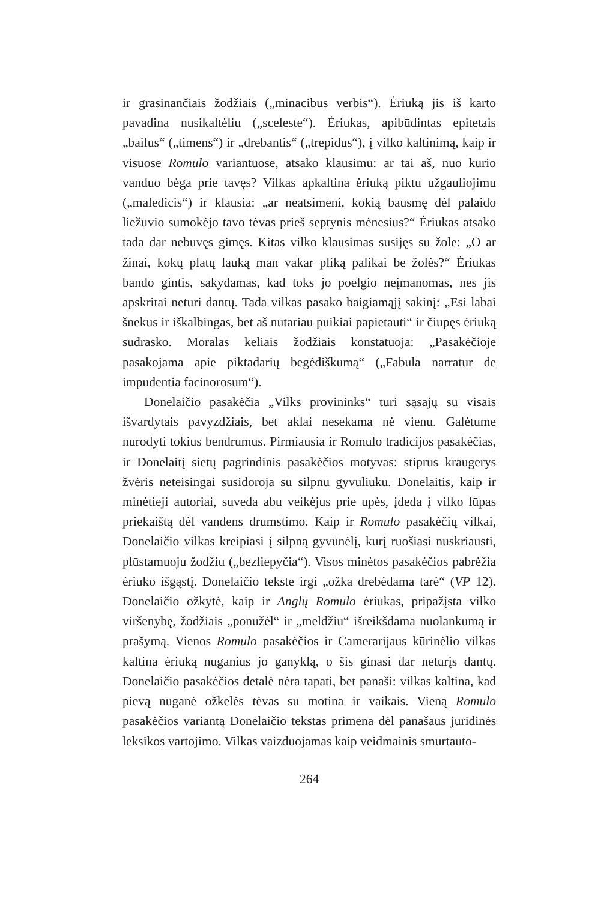ir grasinančiais žodžiais („minacibus verbis“). Ėriuką jis iš karto pavadina nusikaltėliu („sceleste“). Ėriukas, apibūdintas epitetais „bailus“ („timens“) ir „drebantis“ („trepidus“), į vilko kaltinimą, kaip ir visuose Romulo variantuose, atsako klausimu: ar tai aš, nuo kurio vanduo bėga prie tavęs? Vilkas apkaltina ėriuką piktu užgauliojimu („maledicis“) ir klausia: „ar neatsimeni, kokią bausmę dėl palaido liežuvio sumokėjo tavo tėvas prieš septynis mėnesius?“ Ėriukas atsako tada dar nebuvęs gimęs. Kitas vilko klausimas susijęs su žole: „O ar žinai, kokų platų lauką man vakar pliką palikai be žolės?“ Ėriukas bando gintis, sakydamas, kad toks jo poelgio neįmanomas, nes jis apskritai neturi dantų. Tada vilkas pasako baigiamąjį sakinį: „Esi labai šnekus ir iškalbingas, bet aš nutariau puikiai papietauti“ ir čiupęs ėriuką sudrasko. Moralas keliais žodžiais konstatuoja: „Pasakėčioje pasakojama apie piktadarių begėdiškumą“ („Fabula narratur de impudentia facinorosum“).
Donelaičio pasakėčia „Vilks provininks“ turi sąsajų su visais išvardytais pavyzdžiais, bet aklai nesekama nė vienu. Galėtume nurodyti tokius bendrumus. Pirmiausia ir Romulo tradicijos pasakėčias, ir Donelaitį sietų pagrindinis pasakėčios motyvas: stiprus kraugerys žvėris neteisingai susidoroja su silpnu gyvuliuku. Donelaitis, kaip ir minėtieji autoriai, suveda abu veikėjus prie upės, įdeda į vilko lūpas priekaištą dėl vandens drumstimo. Kaip ir Romulo pasakėčių vilkai, Donelaičio vilkas kreipiasi į silpną gyvūnėlį, kurį ruošiasi nuskriausti, plūstamuoju žodžiu („bezliepyčia“). Visos minėtos pasakėčios pabrėžia ėriuko išgąstį. Donelaičio tekste irgi „ožka drebėdama tarė“ (VP 12). Donelaičio ožkytė, kaip ir Anglų Romulo ėriukas, pripažįsta vilko viršenybę, žodžiais „ponužėl“ ir „meldžiu“ išreikšdama nuolankumą ir prašymą. Vienos Romulo pasakėčios ir Camerarijaus kūrinėlio vilkas kaltina ėriuką nuganius jo ganyklą, o šis ginasi dar neturįs dantų. Donelaičio pasakėčios detalė nėra tapati, bet panaši: vilkas kaltina, kad pievą nuganė ožkelės tėvas su motina ir vaikais. Vieną Romulo pasakėčios variantą Donelaičio tekstas primena dėl panašaus juridinės leksikos vartojimo. Vilkas vaizduojamas kaip veidmainis smurtauto-
264